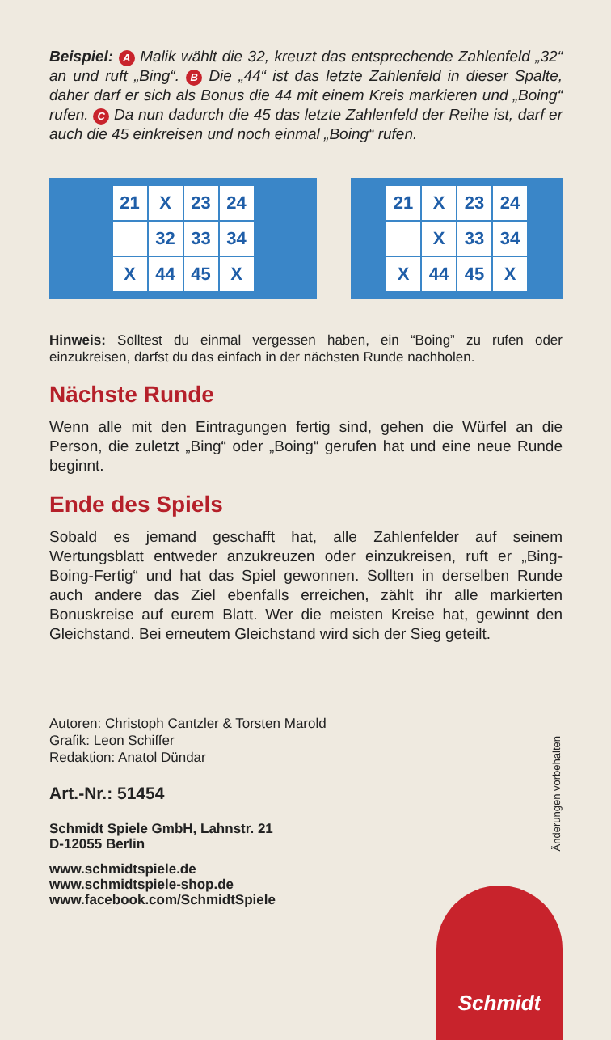Beispiel: A Malik wählt die 32, kreuzt das entsprechende Zahlenfeld „32“ an und ruft „Bing“. B Die „44“ ist das letzte Zahlenfeld in dieser Spalte, daher darf er sich als Bonus die 44 mit einem Kreis markieren und „Boing“ rufen. C Da nun dadurch die 45 das letzte Zahlenfeld der Reihe ist, darf er auch die 45 einkreisen und noch einmal „Boing“ rufen.
| 21 | X | 23 | 24 |
| | 32 | 33 | 34 |
| X | 44 | 45 | X |
| 21 | X | 23 | 24 |
| | X | 33 | 34 |
| X | 44 | 45 | X |
Hinweis: Solltest du einmal vergessen haben, ein “Boing” zu rufen oder einzukreisen, darfst du das einfach in der nächsten Runde nachholen.
Nächste Runde
Wenn alle mit den Eintragungen fertig sind, gehen die Würfel an die Person, die zuletzt „Bing“ oder „Boing“ gerufen hat und eine neue Runde beginnt.
Ende des Spiels
Sobald es jemand geschafft hat, alle Zahlenfelder auf seinem Wertungsblatt entweder anzukreuzen oder einzukreisen, ruft er „Bing-Boing-Fertig“ und hat das Spiel gewonnen. Sollten in derselben Runde auch andere das Ziel ebenfalls erreichen, zählt ihr alle markierten Bonuskreise auf eurem Blatt. Wer die meisten Kreise hat, gewinnt den Gleichstand. Bei erneutem Gleichstand wird sich der Sieg geteilt.
Autoren: Christoph Cantzler & Torsten Marold
Grafik: Leon Schiffer
Redaktion: Anatol Dündar
Art.-Nr.: 51454
Schmidt Spiele GmbH, Lahnstr. 21
D-12055 Berlin
www.schmidtspiele.de
www.schmidtspiele-shop.de
www.facebook.com/SchmidtSpiele
Änderungen vorbehalten
Schmidt